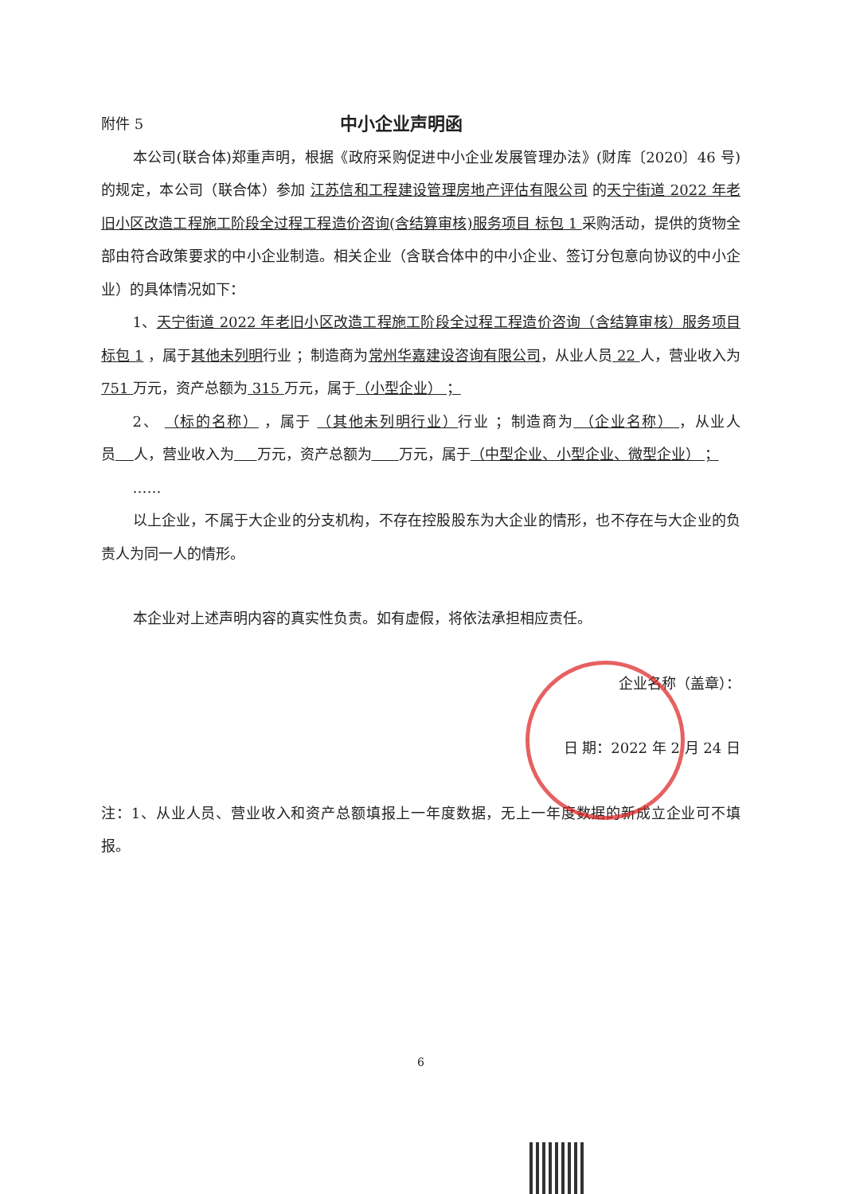附件 5
中小企业声明函
本公司(联合体)郑重声明，根据《政府采购促进中小企业发展管理办法》(财库〔2020〕46 号)的规定，本公司（联合体）参加 江苏信和工程建设管理房地产评估有限公司 的天宁街道 2022 年老旧小区改造工程施工阶段全过程工程造价咨询(含结算审核)服务项目 标包 1 采购活动，提供的货物全部由符合政策要求的中小企业制造。相关企业（含联合体中的中小企业、签订分包意向协议的中小企业）的具体情况如下：
1、天宁街道 2022 年老旧小区改造工程施工阶段全过程工程造价咨询（含结算审核）服务项目 标包 1 ，属于其他未列明行业 ；制造商为常州华嘉建设咨询有限公司，从业人员 22 人，营业收入为 751 万元，资产总额为 315 万元，属于（小型企业） ；
2、 （标的名称） ，属于 （其他未列明行业）行业 ；制造商为 （企业名称） ，从业人员 人，营业收入为 万元，资产总额为 万元，属于（中型企业、小型企业、微型企业） ；
……
以上企业，不属于大企业的分支机构，不存在控股股东为大企业的情形，也不存在与大企业的负责人为同一人的情形。
本企业对上述声明内容的真实性负责。如有虚假，将依法承担相应责任。
企业名称（盖章）：
日 期：2022 年 2 月 24 日
注：1、从业人员、营业收入和资产总额填报上一年度数据，无上一年度数据的新成立企业可不填报。
6